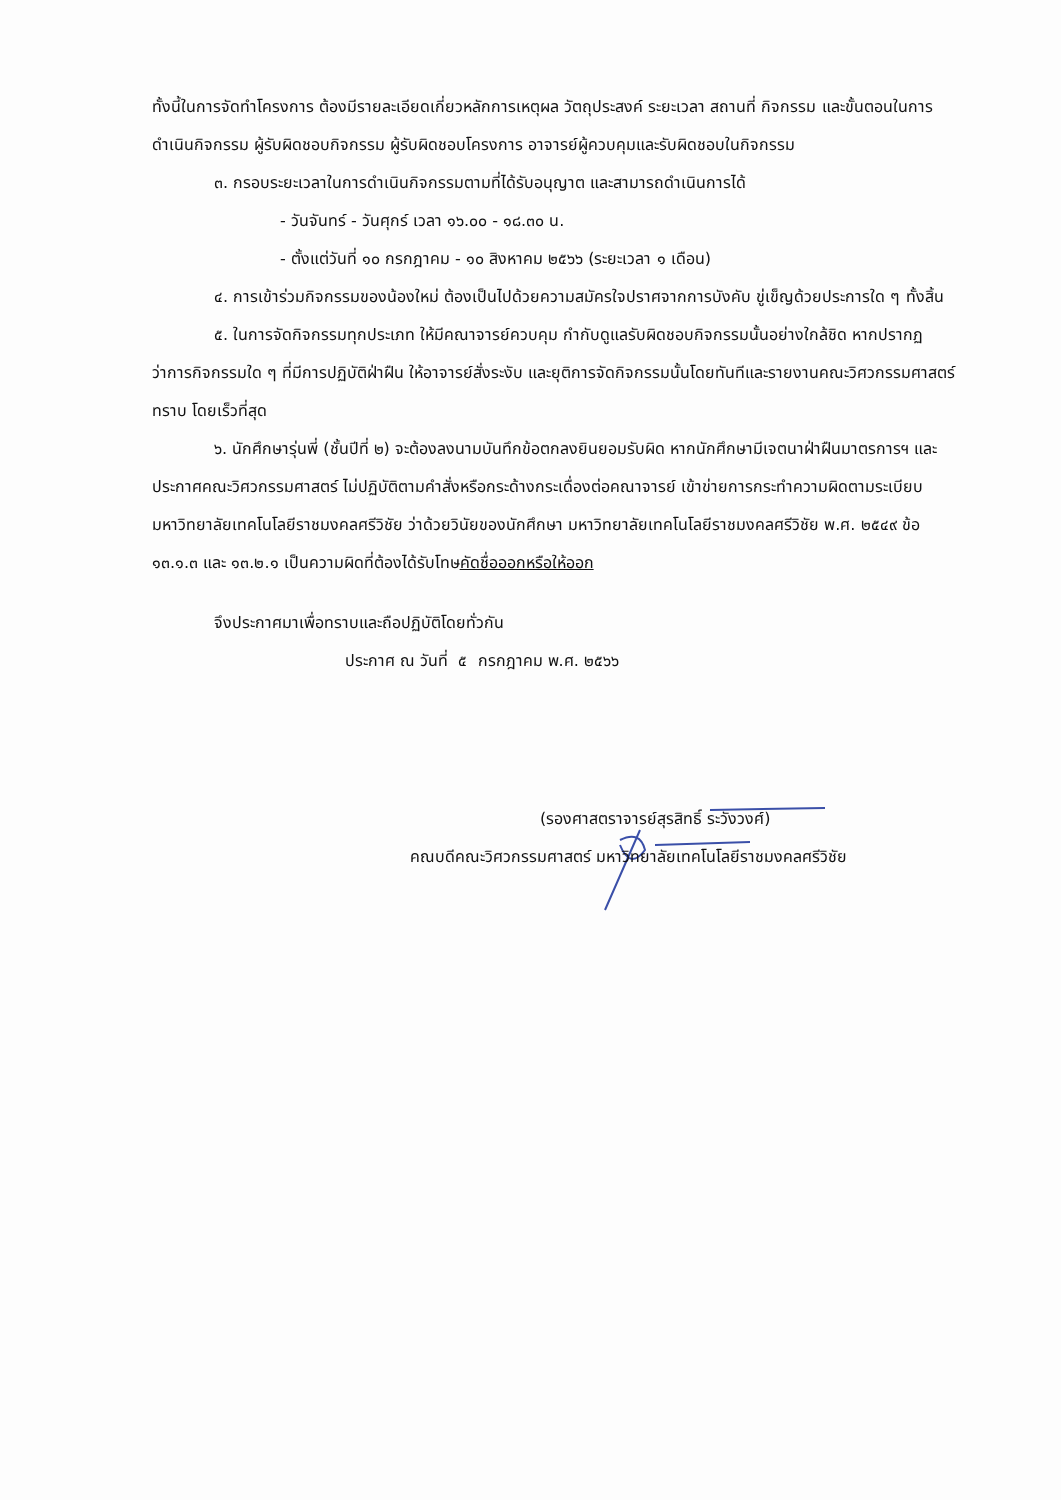ทั้งนี้ในการจัดทำโครงการ ต้องมีรายละเอียดเกี่ยวหลักการเหตุผล วัตถุประสงค์ ระยะเวลา สถานที่ กิจกรรม และขั้นตอนในการดำเนินกิจกรรม ผู้รับผิดชอบกิจกรรม ผู้รับผิดชอบโครงการ อาจารย์ผู้ควบคุมและรับผิดชอบในกิจกรรม
๓. กรอบระยะเวลาในการดำเนินกิจกรรมตามที่ได้รับอนุญาต และสามารถดำเนินการได้
- วันจันทร์ - วันศุกร์ เวลา ๑๖.๐๐ - ๑๘.๓๐ น.
- ตั้งแต่วันที่ ๑๐ กรกฎาคม - ๑๐ สิงหาคม ๒๕๖๖ (ระยะเวลา ๑ เดือน)
๔. การเข้าร่วมกิจกรรมของน้องใหม่ ต้องเป็นไปด้วยความสมัครใจปราศจากการบังคับ ขู่เข็ญด้วยประการใด ๆ ทั้งสิ้น
๕. ในการจัดกิจกรรมทุกประเภท ให้มีคณาจารย์ควบคุม กำกับดูแลรับผิดชอบกิจกรรมนั้นอย่างใกล้ชิด หากปรากฏว่าการกิจกรรมใด ๆ ที่มีการปฏิบัติฝ่าฝืน ให้อาจารย์สั่งระงับ และยุติการจัดกิจกรรมนั้นโดยทันทีและรายงานคณะวิศวกรรมศาสตร์ทราบ โดยเร็วที่สุด
๖. นักศึกษารุ่นพี่ (ชั้นปีที่ ๒) จะต้องลงนามบันทึกข้อตกลงยินยอมรับผิด หากนักศึกษามีเจตนาฝ่าฝืนมาตรการฯ และประกาศคณะวิศวกรรมศาสตร์ ไม่ปฏิบัติตามคำสั่งหรือกระด้างกระเดื่องต่อคณาจารย์ เข้าข่ายการกระทำความผิดตามระเบียบมหาวิทยาลัยเทคโนโลยีราชมงคลศรีวิชัย ว่าด้วยวินัยของนักศึกษา มหาวิทยาลัยเทคโนโลยีราชมงคลศรีวิชัย พ.ศ. ๒๕๔๙ ข้อ ๑๓.๑.๓ และ ๑๓.๒.๑ เป็นความผิดที่ต้องได้รับโทษคัดชื่อออกหรือให้ออก
จึงประกาศมาเพื่อทราบและถือปฏิบัติโดยทั่วกัน
ประกาศ ณ วันที่ ๕ กรกฎาคม พ.ศ. ๒๕๖๖
(รองศาสตราจารย์สุรสิทธิ์ ระวังวงศ์)
คณบดีคณะวิศวกรรมศาสตร์ มหาวิทยาลัยเทคโนโลยีราชมงคลศรีวิชัย